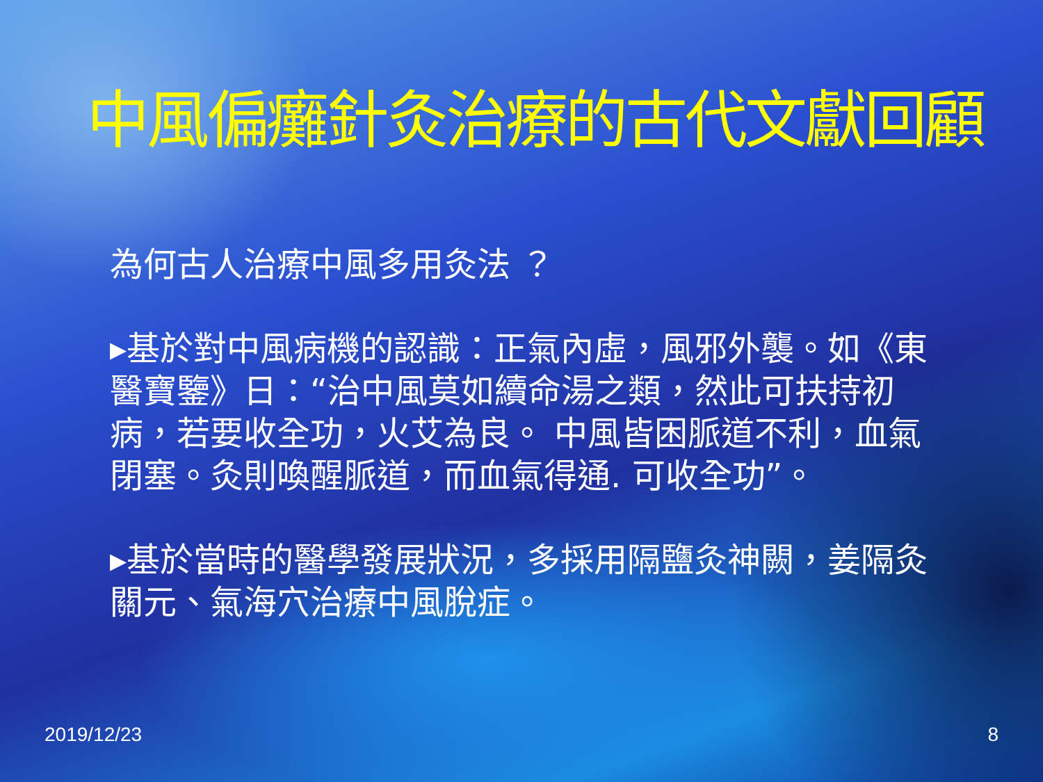中風偏癱針灸治療的古代文獻回顧
為何古人治療中風多用灸法 ？
▸基於對中風病機的認識：正氣內虛，風邪外襲。如《東醫寶鑒》日：“治中風莫如續命湯之類，然此可扶持初病，若要收全功，火艾為良。 中風皆困脈道不利，血氣閉塞。灸則喚醒脈道，而血氣得通. 可收全功”。
▸基於當時的醫學發展狀況，多採用隔鹽灸神闕，姜隔灸關元、氣海穴治療中風脫症。
2019/12/23 8